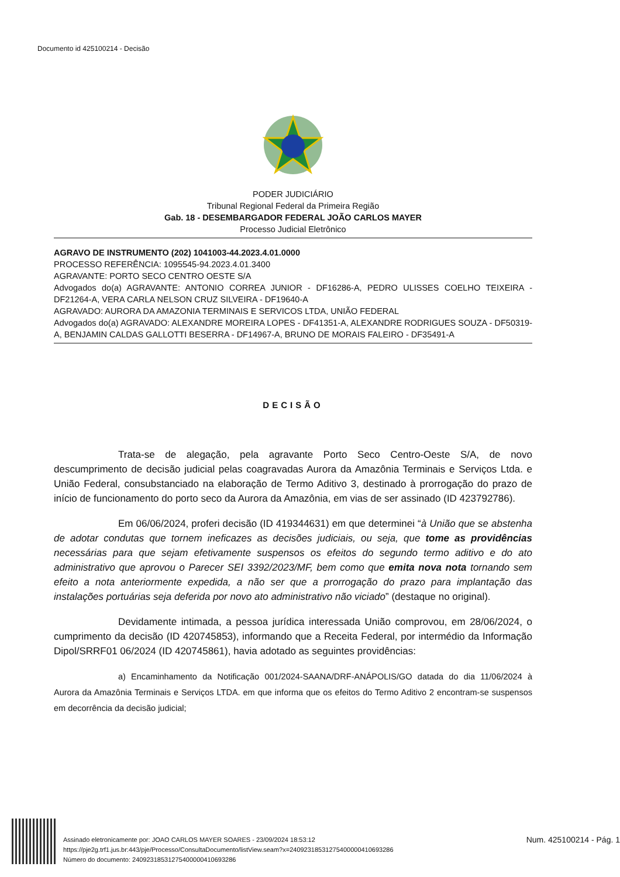Documento id 425100214 - Decisão
PODER JUDICIÁRIO
Tribunal Regional Federal da Primeira Região
Gab. 18 - DESEMBARGADOR FEDERAL JOÃO CARLOS MAYER
Processo Judicial Eletrônico
AGRAVO DE INSTRUMENTO (202) 1041003-44.2023.4.01.0000
PROCESSO REFERÊNCIA: 1095545-94.2023.4.01.3400
AGRAVANTE: PORTO SECO CENTRO OESTE S/A
Advogados do(a) AGRAVANTE: ANTONIO CORREA JUNIOR - DF16286-A, PEDRO ULISSES COELHO TEIXEIRA - DF21264-A, VERA CARLA NELSON CRUZ SILVEIRA - DF19640-A
AGRAVADO: AURORA DA AMAZONIA TERMINAIS E SERVICOS LTDA, UNIÃO FEDERAL
Advogados do(a) AGRAVADO: ALEXANDRE MOREIRA LOPES - DF41351-A, ALEXANDRE RODRIGUES SOUZA - DF50319-A, BENJAMIN CALDAS GALLOTTI BESERRA - DF14967-A, BRUNO DE MORAIS FALEIRO - DF35491-A
DECISÃO
Trata-se de alegação, pela agravante Porto Seco Centro-Oeste S/A, de novo descumprimento de decisão judicial pelas coagravadas Aurora da Amazônia Terminais e Serviços Ltda. e União Federal, consubstanciado na elaboração de Termo Aditivo 3, destinado à prorrogação do prazo de início de funcionamento do porto seco da Aurora da Amazônia, em vias de ser assinado (ID 423792786).
Em 06/06/2024, proferi decisão (ID 419344631) em que determinei “à União que se abstenha de adotar condutas que tornem ineficazes as decisões judiciais, ou seja, que tome as providências necessárias para que sejam efetivamente suspensos os efeitos do segundo termo aditivo e do ato administrativo que aprovou o Parecer SEI 3392/2023/MF, bem como que emita nova nota tornando sem efeito a nota anteriormente expedida, a não ser que a prorrogação do prazo para implantação das instalações portuárias seja deferida por novo ato administrativo não viciado” (destaque no original).
Devidamente intimada, a pessoa jurídica interessada União comprovou, em 28/06/2024, o cumprimento da decisão (ID 420745853), informando que a Receita Federal, por intermédio da Informação Dipol/SRRF01 06/2024 (ID 420745861), havia adotado as seguintes providências:
a) Encaminhamento da Notificação 001/2024-SAANA/DRF-ANÁPOLIS/GO datada do dia 11/06/2024 à Aurora da Amazônia Terminais e Serviços LTDA. em que informa que os efeitos do Termo Aditivo 2 encontram-se suspensos em decorrência da decisão judicial;
Assinado eletronicamente por: JOAO CARLOS MAYER SOARES - 23/09/2024 18:53:12
https://pje2g.trf1.jus.br:443/pje/Processo/ConsultaDocumento/listView.seam?x=24092318531275400000410693286
Número do documento: 24092318531275400000410693286
Num. 425100214 - Pág. 1